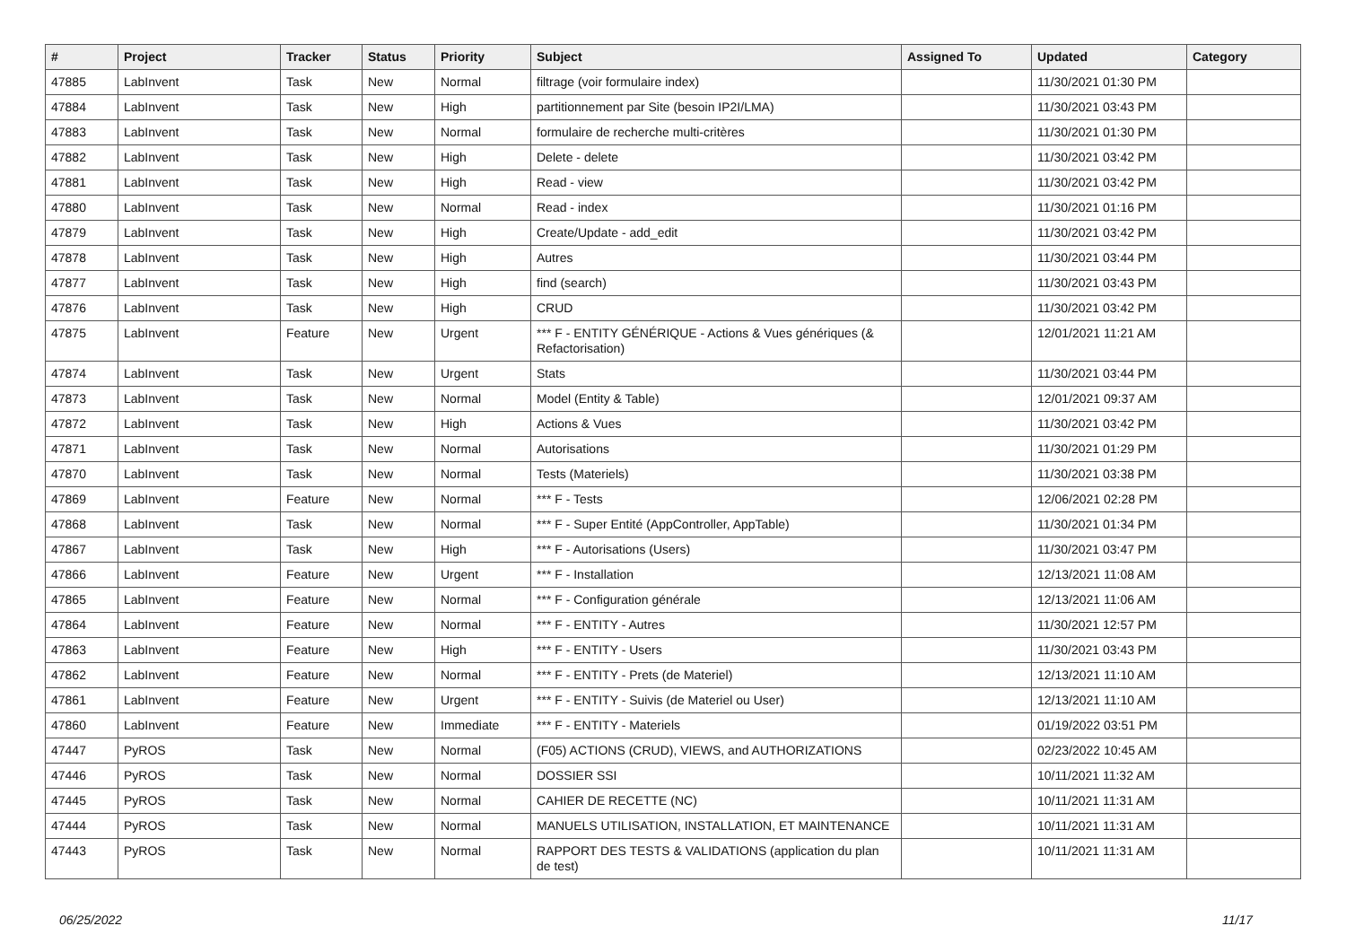| # | Project | Tracker | Status | Priority | Subject | Assigned To | Updated | Category |
| --- | --- | --- | --- | --- | --- | --- | --- | --- |
| 47885 | LabInvent | Task | New | Normal | filtrage (voir formulaire index) | | 11/30/2021 01:30 PM | |
| 47884 | LabInvent | Task | New | High | partitionnement par Site (besoin IP2I/LMA) | | 11/30/2021 03:43 PM | |
| 47883 | LabInvent | Task | New | Normal | formulaire de recherche multi-critères | | 11/30/2021 01:30 PM | |
| 47882 | LabInvent | Task | New | High | Delete - delete | | 11/30/2021 03:42 PM | |
| 47881 | LabInvent | Task | New | High | Read - view | | 11/30/2021 03:42 PM | |
| 47880 | LabInvent | Task | New | Normal | Read - index | | 11/30/2021 01:16 PM | |
| 47879 | LabInvent | Task | New | High | Create/Update - add_edit | | 11/30/2021 03:42 PM | |
| 47878 | LabInvent | Task | New | High | Autres | | 11/30/2021 03:44 PM | |
| 47877 | LabInvent | Task | New | High | find (search) | | 11/30/2021 03:43 PM | |
| 47876 | LabInvent | Task | New | High | CRUD | | 11/30/2021 03:42 PM | |
| 47875 | LabInvent | Feature | New | Urgent | *** F - ENTITY GÉNÉRIQUE - Actions & Vues génériques (& Refactorisation) | | 12/01/2021 11:21 AM | |
| 47874 | LabInvent | Task | New | Urgent | Stats | | 11/30/2021 03:44 PM | |
| 47873 | LabInvent | Task | New | Normal | Model (Entity & Table) | | 12/01/2021 09:37 AM | |
| 47872 | LabInvent | Task | New | High | Actions & Vues | | 11/30/2021 03:42 PM | |
| 47871 | LabInvent | Task | New | Normal | Autorisations | | 11/30/2021 01:29 PM | |
| 47870 | LabInvent | Task | New | Normal | Tests (Materiels) | | 11/30/2021 03:38 PM | |
| 47869 | LabInvent | Feature | New | Normal | *** F - Tests | | 12/06/2021 02:28 PM | |
| 47868 | LabInvent | Task | New | Normal | *** F - Super Entité (AppController, AppTable) | | 11/30/2021 01:34 PM | |
| 47867 | LabInvent | Task | New | High | *** F - Autorisations (Users) | | 11/30/2021 03:47 PM | |
| 47866 | LabInvent | Feature | New | Urgent | *** F - Installation | | 12/13/2021 11:08 AM | |
| 47865 | LabInvent | Feature | New | Normal | *** F - Configuration générale | | 12/13/2021 11:06 AM | |
| 47864 | LabInvent | Feature | New | Normal | *** F - ENTITY - Autres | | 11/30/2021 12:57 PM | |
| 47863 | LabInvent | Feature | New | High | *** F - ENTITY - Users | | 11/30/2021 03:43 PM | |
| 47862 | LabInvent | Feature | New | Normal | *** F - ENTITY - Prets (de Materiel) | | 12/13/2021 11:10 AM | |
| 47861 | LabInvent | Feature | New | Urgent | *** F - ENTITY - Suivis (de Materiel ou User) | | 12/13/2021 11:10 AM | |
| 47860 | LabInvent | Feature | New | Immediate | *** F - ENTITY - Materiels | | 01/19/2022 03:51 PM | |
| 47447 | PyROS | Task | New | Normal | (F05) ACTIONS (CRUD), VIEWS, and AUTHORIZATIONS | | 02/23/2022 10:45 AM | |
| 47446 | PyROS | Task | New | Normal | DOSSIER SSI | | 10/11/2021 11:32 AM | |
| 47445 | PyROS | Task | New | Normal | CAHIER DE RECETTE (NC) | | 10/11/2021 11:31 AM | |
| 47444 | PyROS | Task | New | Normal | MANUELS UTILISATION, INSTALLATION, ET MAINTENANCE | | 10/11/2021 11:31 AM | |
| 47443 | PyROS | Task | New | Normal | RAPPORT DES TESTS & VALIDATIONS (application du plan de test) | | 10/11/2021 11:31 AM | |
06/25/2022 11/17